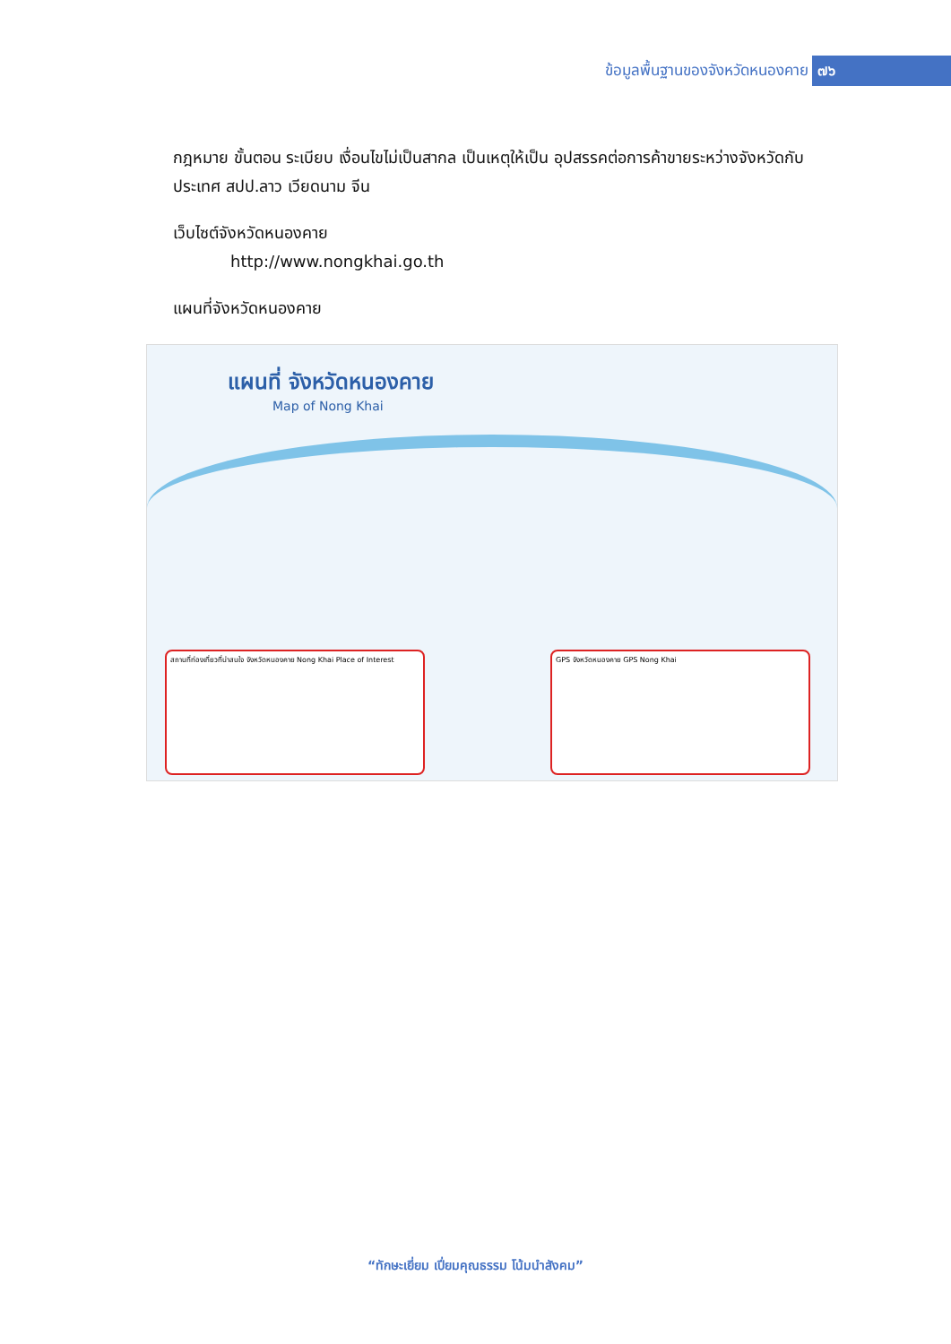ข้อมูลพื้นฐานของจังหวัดหนองคาย ๗๖
กฎหมาย ขั้นตอน ระเบียบ เงื่อนไขไม่เป็นสากล เป็นเหตุให้เป็น อุปสรรคต่อการค้าขายระหว่างจังหวัดกับประเทศ สปป.ลาว เวียดนาม จีน
เว็บไซต์จังหวัดหนองคาย
http://www.nongkhai.go.th
แผนที่จังหวัดหนองคาย
แผนที่ จังหวัดหนองคาย
Map of Nong Khai
สถานที่ท่องเที่ยวที่น่าสนใจ จังหวัดหนองคาย Nong Khai Place of Interest
GPS จังหวัดหนองคาย GPS Nong Khai
“ทักษะเยี่ยม เปี่ยมคุณธรรม โน้มนำสังคม”